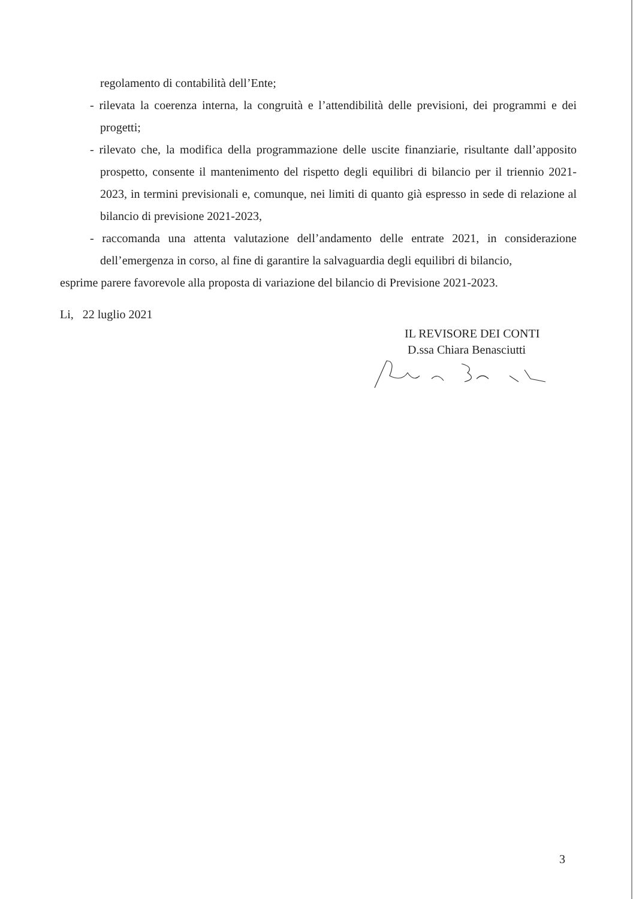regolamento di contabilità dell’Ente;
- rilevata la coerenza interna, la congruità e l’attendibilità delle previsioni, dei programmi e dei progetti;
- rilevato che, la modifica della programmazione delle uscite finanziarie, risultante dall’apposito prospetto, consente il mantenimento del rispetto degli equilibri di bilancio per il triennio 2021-2023, in termini previsionali e, comunque, nei limiti di quanto già espresso in sede di relazione al bilancio di previsione 2021-2023,
- raccomanda una attenta valutazione dell’andamento delle entrate 2021, in considerazione dell’emergenza in corso, al fine di garantire la salvaguardia degli equilibri di bilancio,
esprime parere favorevole alla proposta di variazione del bilancio di Previsione 2021-2023.
Li, 22 luglio 2021
IL REVISORE DEI CONTI
D.ssa Chiara Benasciutti
3